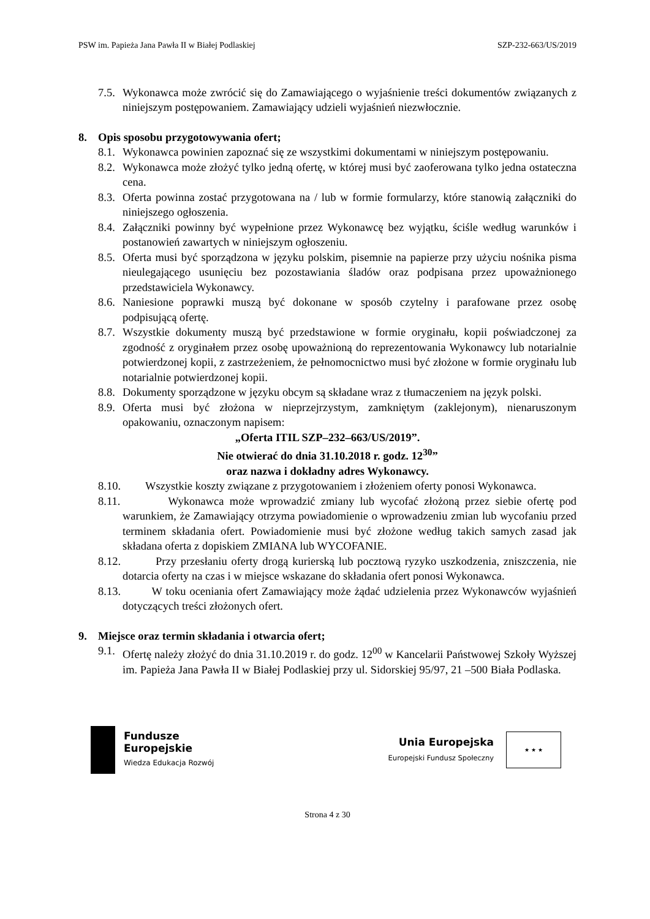PSW im. Papieża Jana Pawła II w Białej Podlaskiej SZP-232-663/US/2019
7.5. Wykonawca może zwrócić się do Zamawiającego o wyjaśnienie treści dokumentów związanych z niniejszym postępowaniem. Zamawiający udzieli wyjaśnień niezwłocznie.
8. Opis sposobu przygotowywania ofert;
8.1. Wykonawca powinien zapoznać się ze wszystkimi dokumentami w niniejszym postępowaniu.
8.2. Wykonawca może złożyć tylko jedną ofertę, w której musi być zaoferowana tylko jedna ostateczna cena.
8.3. Oferta powinna zostać przygotowana na / lub w formie formularzy, które stanowią załączniki do niniejszego ogłoszenia.
8.4. Załączniki powinny być wypełnione przez Wykonawcę bez wyjątku, ściśle według warunków i postanowień zawartych w niniejszym ogłoszeniu.
8.5. Oferta musi być sporządzona w języku polskim, pisemnie na papierze przy użyciu nośnika pisma nieulegającego usunięciu bez pozostawiania śladów oraz podpisana przez upoważnionego przedstawiciela Wykonawcy.
8.6. Naniesione poprawki muszą być dokonane w sposób czytelny i parafowane przez osobę podpisującą ofertę.
8.7. Wszystkie dokumenty muszą być przedstawione w formie oryginału, kopii poświadczonej za zgodność z oryginałem przez osobę upoważnioną do reprezentowania Wykonawcy lub notarialnie potwierdzonej kopii, z zastrzeżeniem, że pełnomocnictwo musi być złożone w formie oryginału lub notarialnie potwierdzonej kopii.
8.8. Dokumenty sporządzone w języku obcym są składane wraz z tłumaczeniem na język polski.
8.9. Oferta musi być złożona w nieprzejrzystym, zamkniętym (zaklejonym), nienaruszonym opakowaniu, oznaczonym napisem:
„Oferta ITIL SZP–232–663/US/2019”.
Nie otwierać do dnia 31.10.2018 r. godz. 12<sup>30</sup>”
oraz nazwa i dokładny adres Wykonawcy.
8.10. Wszystkie koszty związane z przygotowaniem i złożeniem oferty ponosi Wykonawca.
8.11. Wykonawca może wprowadzić zmiany lub wycofać złożoną przez siebie ofertę pod warunkiem, że Zamawiający otrzyma powiadomienie o wprowadzeniu zmian lub wycofaniu przed terminem składania ofert. Powiadomienie musi być złożone według takich samych zasad jak składana oferta z dopiskiem ZMIANA lub WYCOFANIE.
8.12. Przy przesłaniu oferty drogą kurierską lub pocztową ryzyko uszkodzenia, zniszczenia, nie dotarcia oferty na czas i w miejsce wskazane do składania ofert ponosi Wykonawca.
8.13. W toku oceniania ofert Zamawiający może żądać udzielenia przez Wykonawców wyjaśnień dotyczących treści złożonych ofert.
9. Miejsce oraz termin składania i otwarcia ofert;
9.1. Ofertę należy złożyć do dnia 31.10.2019 r. do godz. 12<sup>00</sup> w Kancelarii Państwowej Szkoły Wyższej im. Papieża Jana Pawła II w Białej Podlaskiej przy ul. Sidorskiej 95/97, 21 –500 Biała Podlaska.
Fundusze
Europejskie
Wiedza Edukacja Rozwój
Unia Europejska
Europejski Fundusz Społeczny
★ ★ ★
Strona 4 z 30